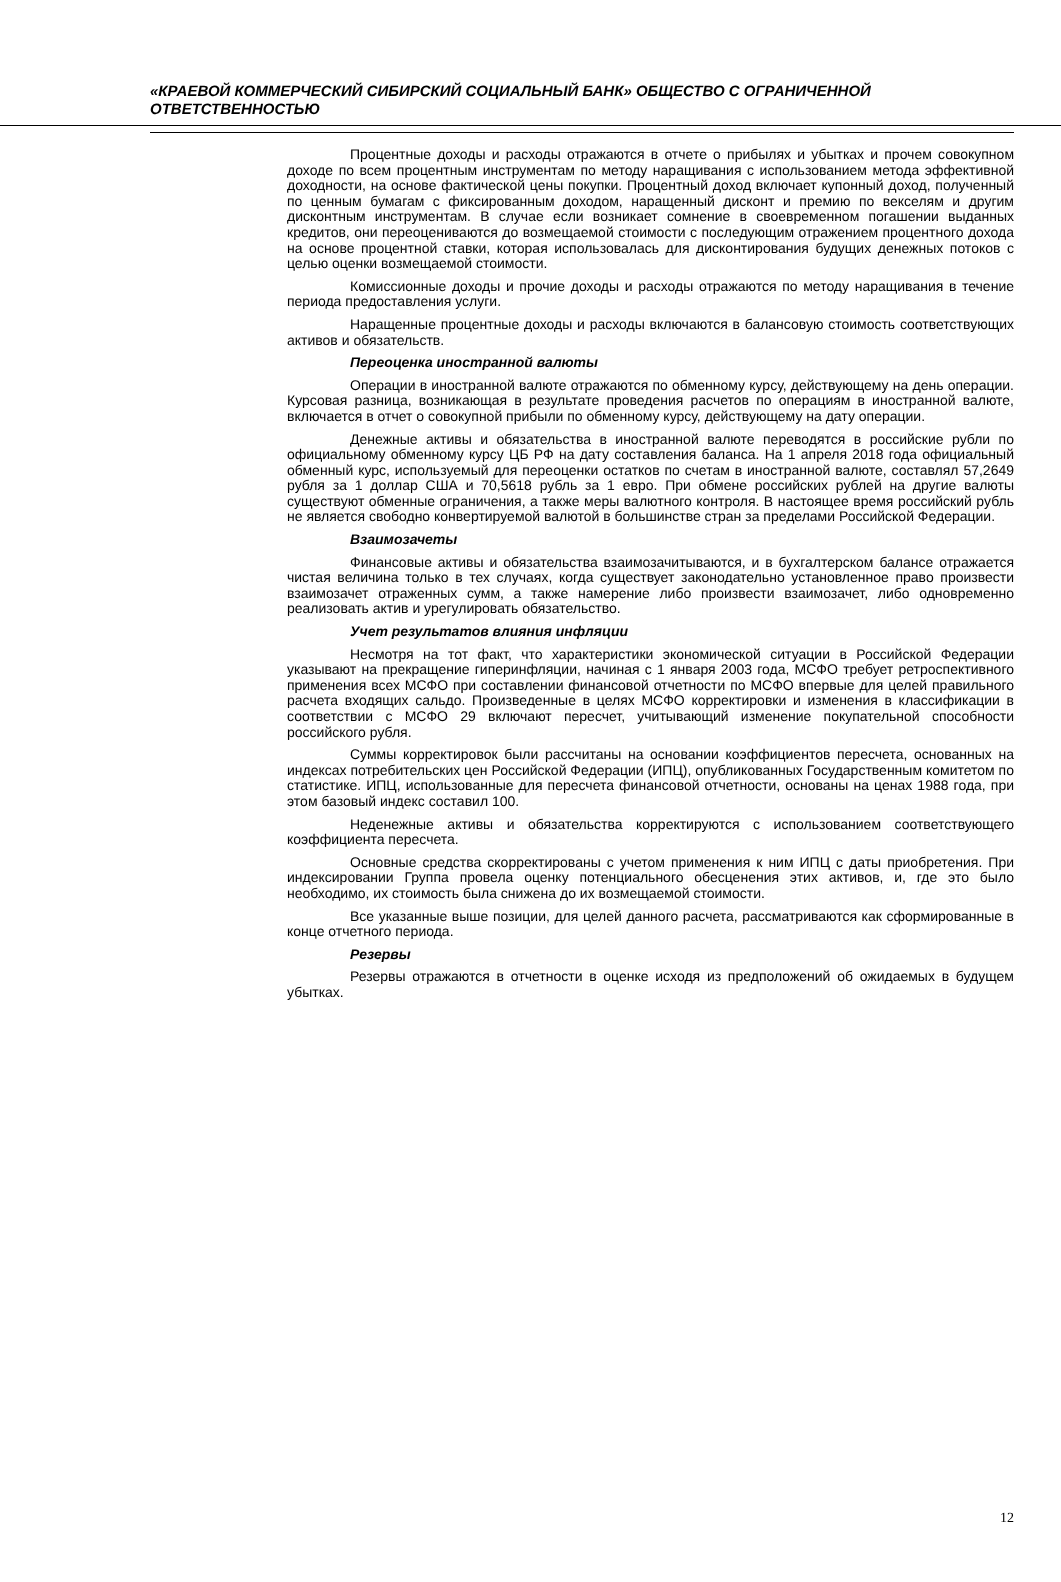«КРАЕВОЙ КОММЕРЧЕСКИЙ СИБИРСКИЙ СОЦИАЛЬНЫЙ БАНК» ОБЩЕСТВО С ОГРАНИЧЕННОЙ ОТВЕТСТВЕННОСТЬЮ
Процентные доходы и расходы отражаются в отчете о прибылях и убытках и прочем совокупном доходе по всем процентным инструментам по методу наращивания с использованием метода эффективной доходности, на основе фактической цены покупки. Процентный доход включает купонный доход, полученный по ценным бумагам с фиксированным доходом, наращенный дисконт и премию по векселям и другим дисконтным инструментам. В случае если возникает сомнение в своевременном погашении выданных кредитов, они переоцениваются до возмещаемой стоимости с последующим отражением процентного дохода на основе процентной ставки, которая использовалась для дисконтирования будущих денежных потоков с целью оценки возмещаемой стоимости.
Комиссионные доходы и прочие доходы и расходы отражаются по методу наращивания в течение периода предоставления услуги.
Наращенные процентные доходы и расходы включаются в балансовую стоимость соответствующих активов и обязательств.
Переоценка иностранной валюты
Операции в иностранной валюте отражаются по обменному курсу, действующему на день операции. Курсовая разница, возникающая в результате проведения расчетов по операциям в иностранной валюте, включается в отчет о совокупной прибыли по обменному курсу, действующему на дату операции.
Денежные активы и обязательства в иностранной валюте переводятся в российские рубли по официальному обменному курсу ЦБ РФ на дату составления баланса. На 1 апреля 2018 года официальный обменный курс, используемый для переоценки остатков по счетам в иностранной валюте, составлял 57,2649 рубля за 1 доллар США и 70,5618 рубль за 1 евро. При обмене российских рублей на другие валюты существуют обменные ограничения, а также меры валютного контроля. В настоящее время российский рубль не является свободно конвертируемой валютой в большинстве стран за пределами Российской Федерации.
Взаимозачеты
Финансовые активы и обязательства взаимозачитываются, и в бухгалтерском балансе отражается чистая величина только в тех случаях, когда существует законодательно установленное право произвести взаимозачет отраженных сумм, а также намерение либо произвести взаимозачет, либо одновременно реализовать актив и урегулировать обязательство.
Учет результатов влияния инфляции
Несмотря на тот факт, что характеристики экономической ситуации в Российской Федерации указывают на прекращение гиперинфляции, начиная с 1 января 2003 года, МСФО требует ретроспективного применения всех МСФО при составлении финансовой отчетности по МСФО впервые для целей правильного расчета входящих сальдо. Произведенные в целях МСФО корректировки и изменения в классификации в соответствии с МСФО 29 включают пересчет, учитывающий изменение покупательной способности российского рубля.
Суммы корректировок были рассчитаны на основании коэффициентов пересчета, основанных на индексах потребительских цен Российской Федерации (ИПЦ), опубликованных Государственным комитетом по статистике. ИПЦ, использованные для пересчета финансовой отчетности, основаны на ценах 1988 года, при этом базовый индекс составил 100.
Неденежные активы и обязательства корректируются с использованием соответствующего коэффициента пересчета.
Основные средства скорректированы с учетом применения к ним ИПЦ с даты приобретения. При индексировании Группа провела оценку потенциального обесценения этих активов, и, где это было необходимо, их стоимость была снижена до их возмещаемой стоимости.
Все указанные выше позиции, для целей данного расчета, рассматриваются как сформированные в конце отчетного периода.
Резервы
Резервы отражаются в отчетности в оценке исходя из предположений об ожидаемых в будущем убытках.
12